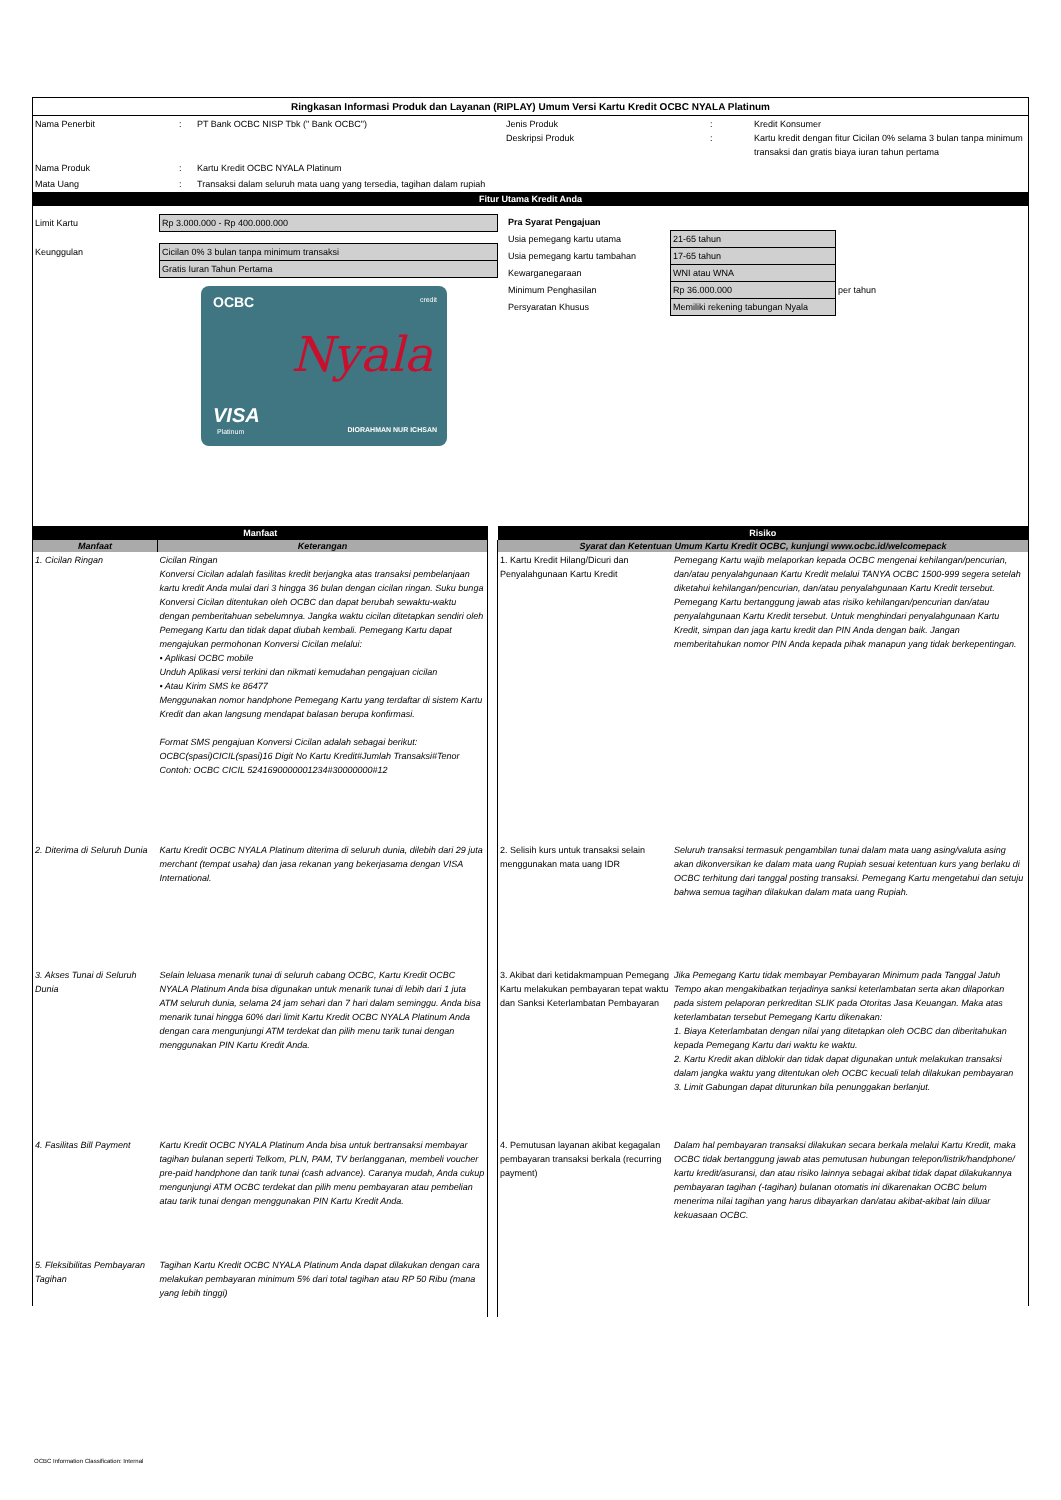Ringkasan Informasi Produk dan Layanan (RIPLAY) Umum Versi Kartu Kredit OCBC NYALA Platinum
| Nama Penerbit | : | PT Bank OCBC NISP Tbk (" Bank OCBC") | Jenis Produk Deskripsi Produk | : : | Kredit Konsumer Kartu kredit dengan fitur Cicilan 0% selama 3 bulan tanpa minimum transaksi dan gratis biaya iuran tahun pertama |
| Nama Produk | : | Kartu Kredit OCBC NYALA Platinum | | | |
| Mata Uang | : | Transaksi dalam seluruh mata uang yang tersedia, tagihan dalam rupiah | | | |
Fitur Utama Kredit Anda
| Limit Kartu | Rp 3.000.000 - Rp 400.000.000 |
| Keunggulan | Cicilan 0% 3 bulan tanpa minimum transaksi |
| | Gratis Iuran Tahun Pertama |
OCBC credit
Nyala
VISA
Platinum DIORAHMAN NUR ICHSAN
| Pra Syarat Pengajuan | | |
| Usia pemegang kartu utama | 21-65 tahun | |
| Usia pemegang kartu tambahan | 17-65 tahun | |
| Kewarganegaraan | WNI atau WNA | |
| Minimum Penghasilan | Rp 36.000.000 | per tahun |
| Persyaratan Khusus | Memiliki rekening tabungan Nyala | |
| Manfaat | | | Risiko | |
| --- | --- | --- | --- | --- |
| Manfaat | Keterangan | | Syarat dan Ketentuan Umum Kartu Kredit OCBC, kunjungi www.ocbc.id/welcomepack | |
| 1. Cicilan Ringan | Cicilan Ringan Konversi Cicilan adalah fasilitas kredit berjangka atas transaksi pembelanjaan kartu kredit Anda mulai dari 3 hingga 36 bulan dengan cicilan ringan. Suku bunga Konversi Cicilan ditentukan oleh OCBC dan dapat berubah sewaktu-waktu dengan pemberitahuan sebelumnya. Jangka waktu cicilan ditetapkan sendiri oleh Pemegang Kartu dan tidak dapat diubah kembali. Pemegang Kartu dapat mengajukan permohonan Konversi Cicilan melalui: • Aplikasi OCBC mobile Unduh Aplikasi versi terkini dan nikmati kemudahan pengajuan cicilan • Atau Kirim SMS ke 86477 Menggunakan nomor handphone Pemegang Kartu yang terdaftar di sistem Kartu Kredit dan akan langsung mendapat balasan berupa konfirmasi. Format SMS pengajuan Konversi Cicilan adalah sebagai berikut: OCBC(spasi)CICIL(spasi)16 Digit No Kartu Kredit#Jumlah Transaksi#Tenor Contoh: OCBC CICIL 5241690000001234#30000000#12 | | 1. Kartu Kredit Hilang/Dicuri dan Penyalahgunaan Kartu Kredit | Pemegang Kartu wajib melaporkan kepada OCBC mengenai kehilangan/pencurian, dan/atau penyalahgunaan Kartu Kredit melalui TANYA OCBC 1500-999 segera setelah diketahui kehilangan/pencurian, dan/atau penyalahgunaan Kartu Kredit tersebut. Pemegang Kartu bertanggung jawab atas risiko kehilangan/pencurian dan/atau penyalahgunaan Kartu Kredit tersebut. Untuk menghindari penyalahgunaan Kartu Kredit, simpan dan jaga kartu kredit dan PIN Anda dengan baik. Jangan memberitahukan nomor PIN Anda kepada pihak manapun yang tidak berkepentingan. |
| 2. Diterima di Seluruh Dunia | Kartu Kredit OCBC NYALA Platinum diterima di seluruh dunia, dilebih dari 29 juta merchant (tempat usaha) dan jasa rekanan yang bekerjasama dengan VISA International. | | 2. Selisih kurs untuk transaksi selain menggunakan mata uang IDR | Seluruh transaksi termasuk pengambilan tunai dalam mata uang asing/valuta asing akan dikonversikan ke dalam mata uang Rupiah sesuai ketentuan kurs yang berlaku di OCBC terhitung dari tanggal posting transaksi. Pemegang Kartu mengetahui dan setuju bahwa semua tagihan dilakukan dalam mata uang Rupiah. |
| 3. Akses Tunai di Seluruh Dunia | Selain leluasa menarik tunai di seluruh cabang OCBC, Kartu Kredit OCBC NYALA Platinum Anda bisa digunakan untuk menarik tunai di lebih dari 1 juta ATM seluruh dunia, selama 24 jam sehari dan 7 hari dalam seminggu. Anda bisa menarik tunai hingga 60% dari limit Kartu Kredit OCBC NYALA Platinum Anda dengan cara mengunjungi ATM terdekat dan pilih menu tarik tunai dengan menggunakan PIN Kartu Kredit Anda. | | 3. Akibat dari ketidakmampuan Pemegang Kartu melakukan pembayaran tepat waktu dan Sanksi Keterlambatan Pembayaran | Jika Pemegang Kartu tidak membayar Pembayaran Minimum pada Tanggal Jatuh Tempo akan mengakibatkan terjadinya sanksi keterlambatan serta akan dilaporkan pada sistem pelaporan perkreditan SLIK pada Otoritas Jasa Keuangan. Maka atas keterlambatan tersebut Pemegang Kartu dikenakan: 1. Biaya Keterlambatan dengan nilai yang ditetapkan oleh OCBC dan diberitahukan kepada Pemegang Kartu dari waktu ke waktu. 2. Kartu Kredit akan diblokir dan tidak dapat digunakan untuk melakukan transaksi dalam jangka waktu yang ditentukan oleh OCBC kecuali telah dilakukan pembayaran 3. Limit Gabungan dapat diturunkan bila penunggakan berlanjut. |
| 4. Fasilitas Bill Payment | Kartu Kredit OCBC NYALA Platinum Anda bisa untuk bertransaksi membayar tagihan bulanan seperti Telkom, PLN, PAM, TV berlangganan, membeli voucher pre-paid handphone dan tarik tunai (cash advance). Caranya mudah, Anda cukup mengunjungi ATM OCBC terdekat dan pilih menu pembayaran atau pembelian atau tarik tunai dengan menggunakan PIN Kartu Kredit Anda. | | 4. Pemutusan layanan akibat kegagalan pembayaran transaksi berkala (recurring payment) | Dalam hal pembayaran transaksi dilakukan secara berkala melalui Kartu Kredit, maka OCBC tidak bertanggung jawab atas pemutusan hubungan telepon/listrik/handphone/ kartu kredit/asuransi, dan atau risiko lainnya sebagai akibat tidak dapat dilakukannya pembayaran tagihan (-tagihan) bulanan otomatis ini dikarenakan OCBC belum menerima nilai tagihan yang harus dibayarkan dan/atau akibat-akibat lain diluar kekuasaan OCBC. |
| 5. Fleksibilitas Pembayaran Tagihan | Tagihan Kartu Kredit OCBC NYALA Platinum Anda dapat dilakukan dengan cara melakukan pembayaran minimum 5% dari total tagihan atau RP 50 Ribu (mana yang lebih tinggi) | | | |
OCBC Information Classification: Internal